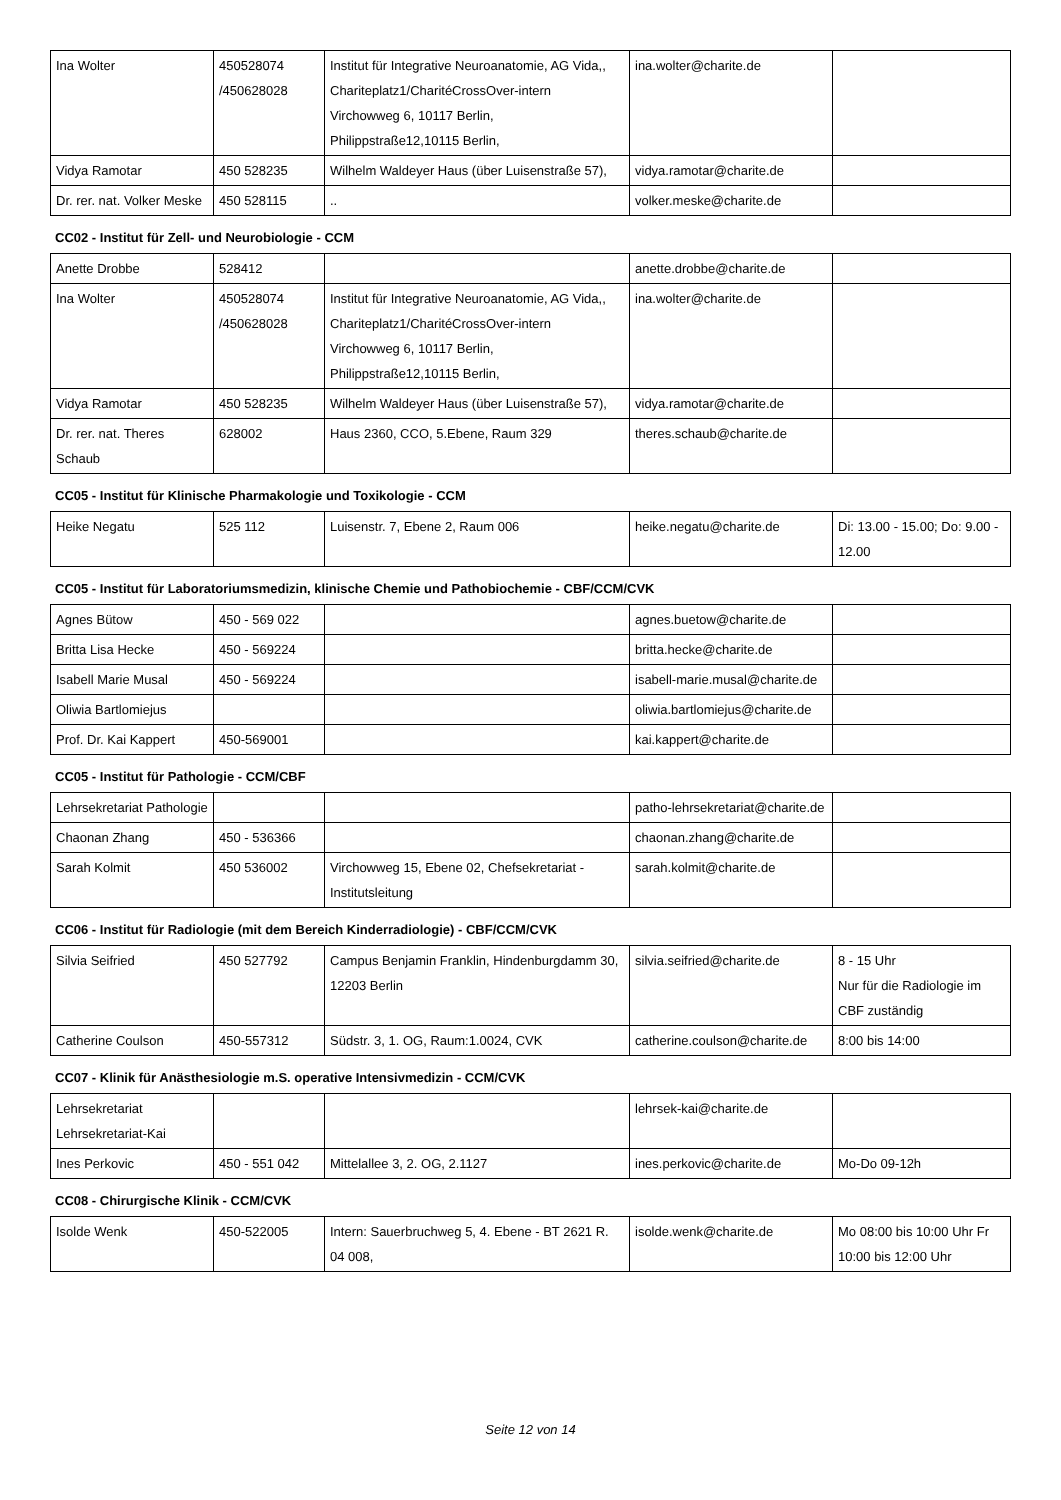| Ina Wolter | 450528074 /450628028 | Institut für Integrative Neuroanatomie, AG Vida,, Chariteplatz1/CharitéCrossOver-intern Virchowweg 6, 10117 Berlin, Philippstraße12,10115 Berlin, | ina.wolter@charite.de | |
| Vidya Ramotar | 450 528235 | Wilhelm Waldeyer Haus (über Luisenstraße 57), | vidya.ramotar@charite.de | |
| Dr. rer. nat. Volker Meske | 450 528115 | .. | volker.meske@charite.de | |
CC02 - Institut für Zell- und Neurobiologie - CCM
| Anette Drobbe | 528412 | | anette.drobbe@charite.de | |
| Ina Wolter | 450528074 /450628028 | Institut für Integrative Neuroanatomie, AG Vida,, Chariteplatz1/CharitéCrossOver-intern Virchowweg 6, 10117 Berlin, Philippstraße12,10115 Berlin, | ina.wolter@charite.de | |
| Vidya Ramotar | 450 528235 | Wilhelm Waldeyer Haus (über Luisenstraße 57), | vidya.ramotar@charite.de | |
| Dr. rer. nat. Theres Schaub | 628002 | Haus 2360, CCO, 5.Ebene, Raum 329 | theres.schaub@charite.de | |
CC05 - Institut für Klinische Pharmakologie und Toxikologie - CCM
| Heike Negatu | 525 112 | Luisenstr. 7, Ebene 2, Raum 006 | heike.negatu@charite.de | Di: 13.00 - 15.00; Do: 9.00 - 12.00 |
CC05 - Institut für Laboratoriumsmedizin, klinische Chemie und Pathobiochemie - CBF/CCM/CVK
| Agnes Bütow | 450 - 569 022 | | agnes.buetow@charite.de | |
| Britta Lisa Hecke | 450 - 569224 | | britta.hecke@charite.de | |
| Isabell Marie Musal | 450 - 569224 | | isabell-marie.musal@charite.de | |
| Oliwia Bartlomiejus | | | oliwia.bartlomiejus@charite.de | |
| Prof. Dr. Kai Kappert | 450-569001 | | kai.kappert@charite.de | |
CC05 - Institut für Pathologie - CCM/CBF
| Lehrsekretariat Pathologie | | | patho-lehrsekretariat@charite.de | |
| Chaonan Zhang | 450 - 536366 | | chaonan.zhang@charite.de | |
| Sarah Kolmit | 450 536002 | Virchowweg 15, Ebene 02, Chefsekretariat - Institutsleitung | sarah.kolmit@charite.de | |
CC06 - Institut für Radiologie (mit dem Bereich Kinderradiologie) - CBF/CCM/CVK
| Silvia Seifried | 450 527792 | Campus Benjamin Franklin, Hindenburgdamm 30, 12203 Berlin | silvia.seifried@charite.de | 8 - 15 Uhr Nur für die Radiologie im CBF zuständig |
| Catherine Coulson | 450-557312 | Südstr. 3, 1. OG, Raum:1.0024, CVK | catherine.coulson@charite.de | 8:00 bis 14:00 |
CC07 - Klinik für Anästhesiologie m.S. operative Intensivmedizin - CCM/CVK
| Lehrsekretariat Lehrsekretariat-Kai | | | lehrsek-kai@charite.de | |
| Ines Perkovic | 450 - 551 042 | Mittelallee 3, 2. OG, 2.1127 | ines.perkovic@charite.de | Mo-Do 09-12h |
CC08 - Chirurgische Klinik - CCM/CVK
| Isolde Wenk | 450-522005 | Intern: Sauerbruchweg 5, 4. Ebene - BT 2621 R. 04 008, | isolde.wenk@charite.de | Mo 08:00 bis 10:00 Uhr Fr 10:00 bis 12:00 Uhr |
Seite 12 von 14